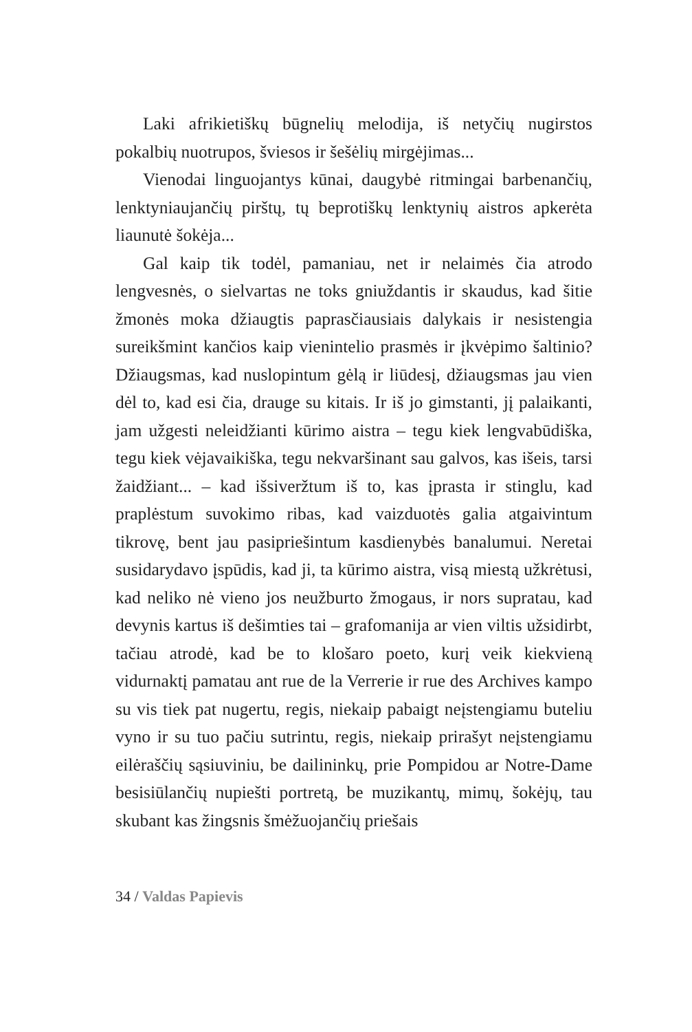Laki afrikietiškų būgnelių melodija, iš netyčių nugirstos pokalbių nuotrupos, šviesos ir šešėlių mirgėjimas...
Vienodai linguojantys kūnai, daugybė ritmingai barbenančių, lenktyniaujančių pirštų, tų beprotiškų lenktynių aistros apkerėta liaunutė šokėja...
Gal kaip tik todėl, pamaniau, net ir nelaimės čia atrodo lengvesnės, o sielvartas ne toks gniuždantis ir skaudus, kad šitie žmonės moka džiaugtis papras­čiausiais dalykais ir nesistengia sureikšmint kančios kaip vienintelio prasmės ir įkvėpimo šaltinio? Džiaugsmas, kad nuslopintum gėlą ir liūdesį, džiaugsmas jau vien dėl to, kad esi čia, drauge su kitais. Ir iš jo gimstanti, jį palaikanti, jam užgesti neleidžianti kūrimo aistra – tegu kiek lengvabūdiška, tegu kiek vėjavaikiška, tegu nekvaršinant sau galvos, kas išeis, tarsi žaidžiant... – kad išsiveržtum iš to, kas įprasta ir stinglu, kad praplėstum suvokimo ribas, kad vaizduotės galia atgaivintum tikrovę, bent jau pasipriešintum kasdienybės banalumui. Neretai susidarydavo įspūdis, kad ji, ta kūrimo aistra, visą miestą užkrėtusi, kad neliko nė vieno jos neužburto žmogaus, ir nors supratau, kad devynis kartus iš dešimties tai – grafomanija ar vien viltis užsidirbt, tačiau atrodė, kad be to klošaro poeto, kurį veik kiekvieną vidurnaktį pamatau ant rue de la Verrerie ir rue des Archives kampo su vis tiek pat nugertu, regis, niekaip pabaigt neįstengiamu buteliu vyno ir su tuo pačiu sutrintu, regis, niekaip prirašyt neįstengiamu eilėraščių sąsiuviniu, be dailininkų, prie Pompidou ar Notre-Dame besisiūlančių nupiešti portretą, be muzikantų, mimų, šokėjų, tau skubant kas žingsnis šmėžuojančių priešais
34 / Valdas Papievis